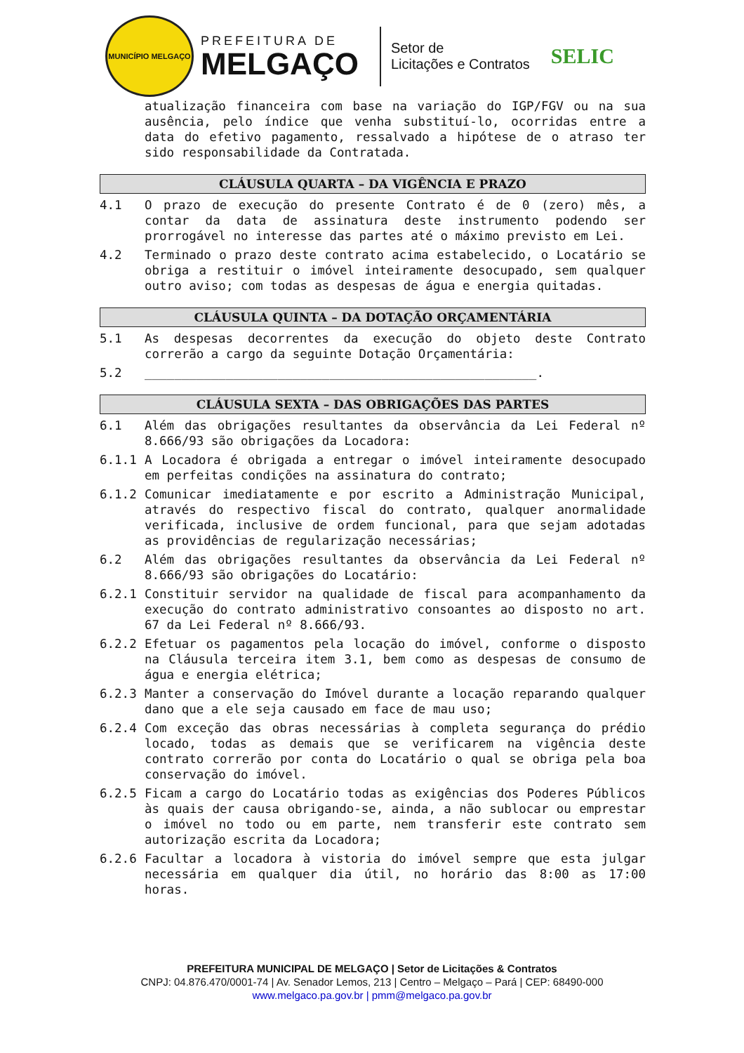MUNICÍPIO MELGAÇO
PREFEITURA DE
MELGAÇO
Setor de
Licitações e Contratos
SELIC
atualização financeira com base na variação do IGP/FGV ou na sua ausência, pelo índice que venha substituí-lo, ocorridas entre a data do efetivo pagamento, ressalvado a hipótese de o atraso ter sido responsabilidade da Contratada.
CLÁUSULA QUARTA – DA VIGÊNCIA E PRAZO
4.1 O prazo de execução do presente Contrato é de 0 (zero) mês, a contar da data de assinatura deste instrumento podendo ser prorrogável no interesse das partes até o máximo previsto em Lei.
4.2 Terminado o prazo deste contrato acima estabelecido, o Locatário se obriga a restituir o imóvel inteiramente desocupado, sem qualquer outro aviso; com todas as despesas de água e energia quitadas.
CLÁUSULA QUINTA – DA DOTAÇÃO ORÇAMENTÁRIA
5.1 As despesas decorrentes da execução do objeto deste Contrato correrão a cargo da seguinte Dotação Orçamentária:
5.2 _____________________________________________________.
CLÁUSULA SEXTA – DAS OBRIGAÇÕES DAS PARTES
6.1 Além das obrigações resultantes da observância da Lei Federal nº 8.666/93 são obrigações da Locadora:
6.1.1 A Locadora é obrigada a entregar o imóvel inteiramente desocupado em perfeitas condições na assinatura do contrato;
6.1.2 Comunicar imediatamente e por escrito a Administração Municipal, através do respectivo fiscal do contrato, qualquer anormalidade verificada, inclusive de ordem funcional, para que sejam adotadas as providências de regularização necessárias;
6.2 Além das obrigações resultantes da observância da Lei Federal nº 8.666/93 são obrigações do Locatário:
6.2.1 Constituir servidor na qualidade de fiscal para acompanhamento da execução do contrato administrativo consoantes ao disposto no art. 67 da Lei Federal nº 8.666/93.
6.2.2 Efetuar os pagamentos pela locação do imóvel, conforme o disposto na Cláusula terceira item 3.1, bem como as despesas de consumo de água e energia elétrica;
6.2.3 Manter a conservação do Imóvel durante a locação reparando qualquer dano que a ele seja causado em face de mau uso;
6.2.4 Com exceção das obras necessárias à completa segurança do prédio locado, todas as demais que se verificarem na vigência deste contrato correrão por conta do Locatário o qual se obriga pela boa conservação do imóvel.
6.2.5 Ficam a cargo do Locatário todas as exigências dos Poderes Públicos às quais der causa obrigando-se, ainda, a não sublocar ou emprestar o imóvel no todo ou em parte, nem transferir este contrato sem autorização escrita da Locadora;
6.2.6 Facultar a locadora à vistoria do imóvel sempre que esta julgar necessária em qualquer dia útil, no horário das 8:00 as 17:00 horas.
PREFEITURA MUNICIPAL DE MELGAÇO | Setor de Licitações & Contratos
CNPJ: 04.876.470/0001-74 | Av. Senador Lemos, 213 | Centro – Melgaço – Pará | CEP: 68490-000
www.melgaco.pa.gov.br | pmm@melgaco.pa.gov.br